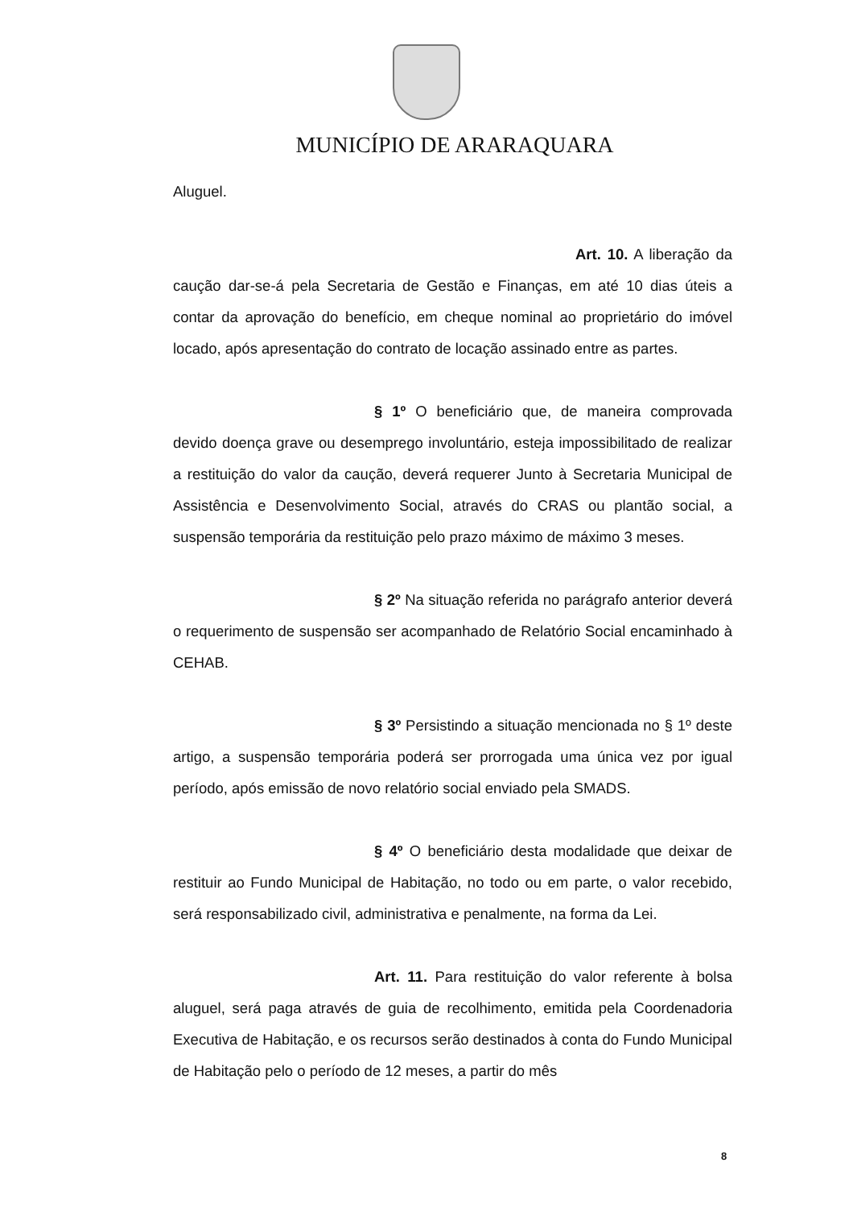MUNICÍPIO DE ARARAQUARA
Aluguel.
Art. 10. A liberação da caução dar-se-á pela Secretaria de Gestão e Finanças, em até 10 dias úteis a contar da aprovação do benefício, em cheque nominal ao proprietário do imóvel locado, após apresentação do contrato de locação assinado entre as partes.
§ 1º O beneficiário que, de maneira comprovada devido doença grave ou desemprego involuntário, esteja impossibilitado de realizar a restituição do valor da caução, deverá requerer Junto à Secretaria Municipal de Assistência e Desenvolvimento Social, através do CRAS ou plantão social, a suspensão temporária da restituição pelo prazo máximo de máximo 3 meses.
§ 2º Na situação referida no parágrafo anterior deverá o requerimento de suspensão ser acompanhado de Relatório Social encaminhado à CEHAB.
§ 3º Persistindo a situação mencionada no § 1º deste artigo, a suspensão temporária poderá ser prorrogada uma única vez por igual período, após emissão de novo relatório social enviado pela SMADS.
§ 4º O beneficiário desta modalidade que deixar de restituir ao Fundo Municipal de Habitação, no todo ou em parte, o valor recebido, será responsabilizado civil, administrativa e penalmente, na forma da Lei.
Art. 11. Para restituição do valor referente à bolsa aluguel, será paga através de guia de recolhimento, emitida pela Coordenadoria Executiva de Habitação, e os recursos serão destinados à conta do Fundo Municipal de Habitação pelo o período de 12 meses, a partir do mês
8